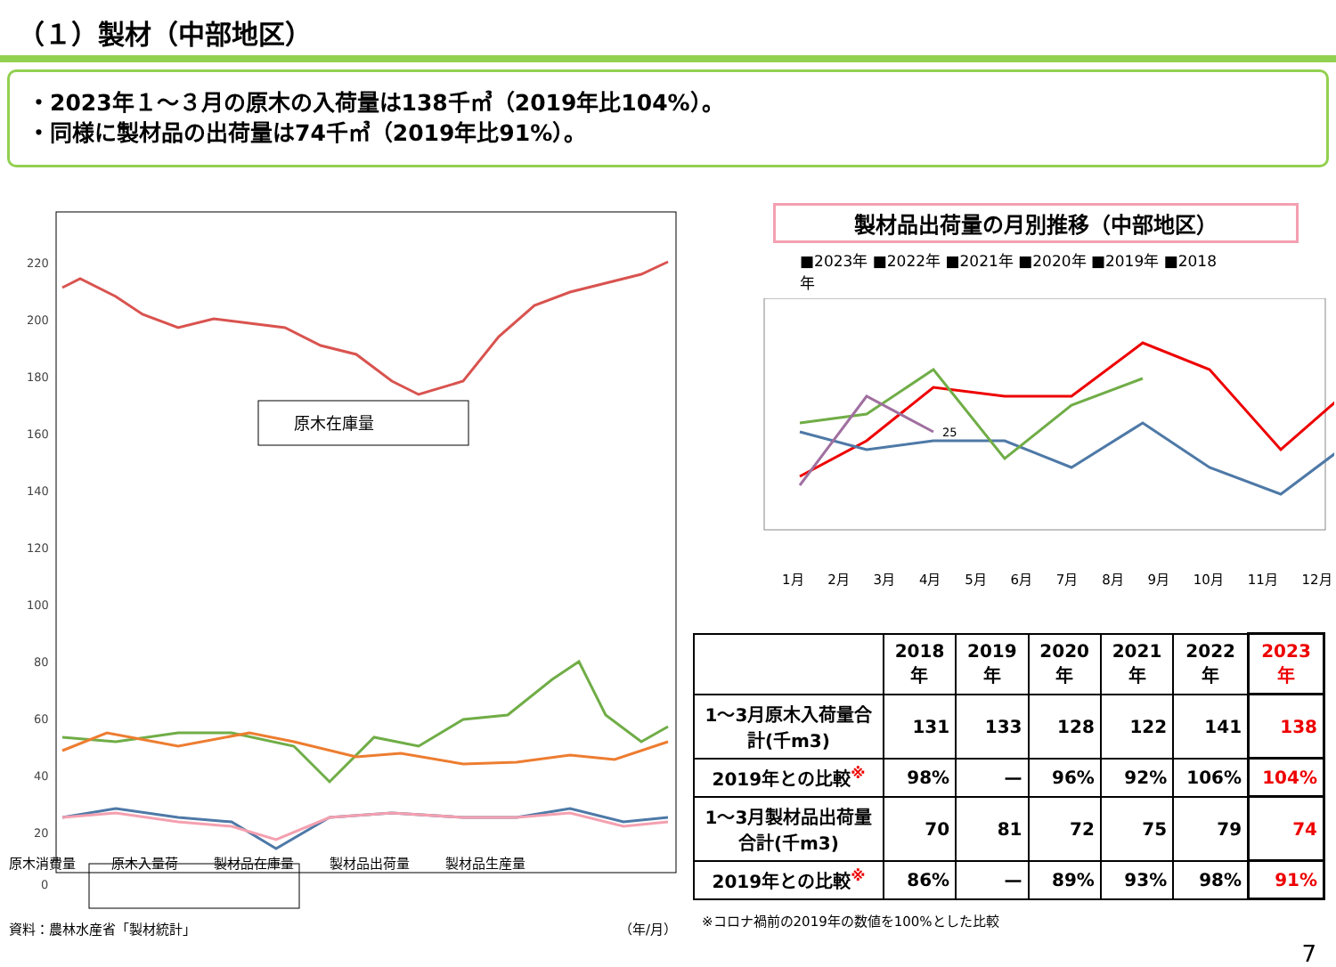（１）製材（中部地区）
・2023年１～３月の原木の入荷量は138千㎥（2019年比104%）。
・同様に製材品の出荷量は74千㎥（2019年比91%）。
220
200
180
160
140
120
100
80
60
40
20
0
原木在庫量
原木消費量 原木入量荷 製材品在庫量 製材品出荷量 製材品生産量
資料：農林水産省「製材統計」 （年/月）
製材品出荷量の月別推移（中部地区）
■2023年 ■2022年 ■2021年 ■2020年 ■2019年 ■2018年
25
1月 2月 3月 4月 5月 6月 7月 8月 9月 10月 11月 12月
| | 2018年 | 2019年 | 2020年 | 2021年 | 2022年 | 2023年 |
| --- | --- | --- | --- | --- | --- | --- |
| 1～3月原木入荷量合計(千m3) | 131 | 133 | 128 | 122 | 141 | 138 |
| 2019年との比較<sup>※</sup> | 98% | — | 96% | 92% | 106% | 104% |
| 1～3月製材品出荷量合計(千m3) | 70 | 81 | 72 | 75 | 79 | 74 |
| 2019年との比較<sup>※</sup> | 86% | — | 89% | 93% | 98% | 91% |
※コロナ禍前の2019年の数値を100%とした比較
7